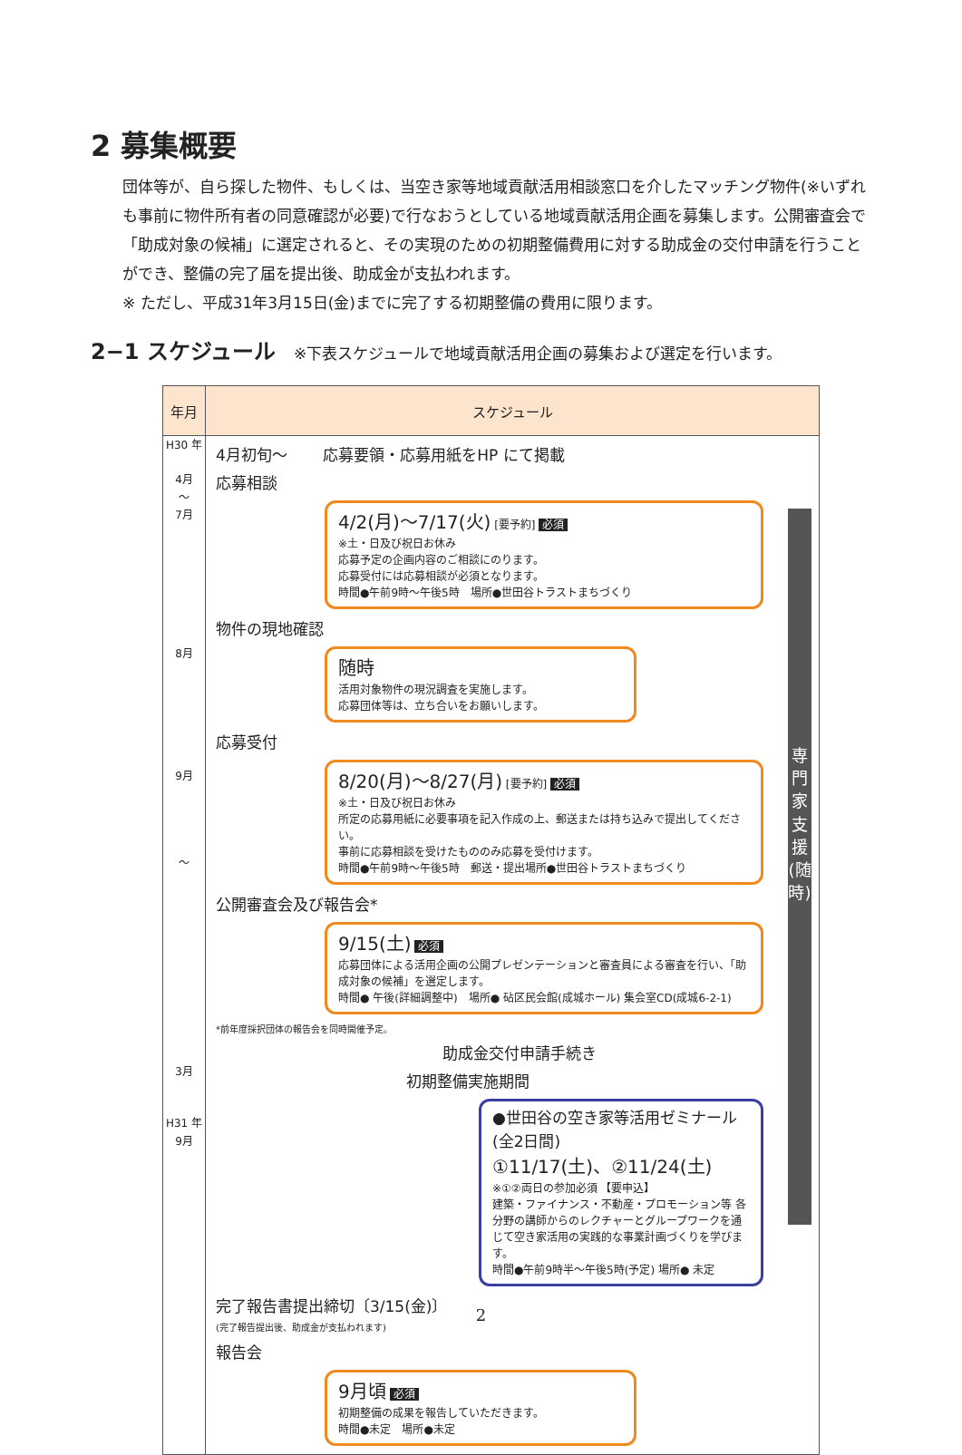2 募集概要
団体等が、自ら探した物件、もしくは、当空き家等地域貢献活用相談窓口を介したマッチング物件(※いずれも事前に物件所有者の同意確認が必要)で行なおうとしている地域貢献活用企画を募集します。公開審査会で「助成対象の候補」に選定されると、その実現のための初期整備費用に対する助成金の交付申請を行うことができ、整備の完了届を提出後、助成金が支払われます。
※ ただし、平成31年3月15日(金)までに完了する初期整備の費用に限ります。
2−1 スケジュール ※下表スケジュールで地域貢献活用企画の募集および選定を行います。
| 年月 | スケジュール |
| --- | --- |
| H30 年 4月 〜 7月 8月 9月 〜 3月 H31 年 9月 | 4月初旬〜 応募要領・応募用紙をHP にて掲載 応募相談 4/2(月)〜7/17(火) [要予約] 必須 ※土・日及び祝日お休み 応募予定の企画内容のご相談にのります。 応募受付には応募相談が必須となります。 時間●午前9時〜午後5時 場所●世田谷トラストまちづくり 物件の現地確認 随時 活用対象物件の現況調査を実施します。 応募団体等は、立ち合いをお願いします。 応募受付 8/20(月)〜8/27(月) [要予約] 必須 ※土・日及び祝日お休み 所定の応募用紙に必要事項を記入作成の上、郵送または持ち込みで提出してください。 事前に応募相談を受けたもののみ応募を受付けます。 時間●午前9時〜午後5時 郵送・提出場所●世田谷トラストまちづくり 公開審査会及び報告会* 9/15(土) 必須 応募団体による活用企画の公開プレゼンテーションと審査員による審査を行い、「助成対象の候補」を選定します。 時間● 午後(詳細調整中) 場所● 砧区民会館(成城ホール) 集会室CD(成城6-2-1) *前年度採択団体の報告会を同時開催予定。 助成金交付申請手続き 初期整備実施期間 ●世田谷の空き家等活用ゼミナール(全2日間) ①11/17(土)、②11/24(土) ※①②両日の参加必須 【要申込】 建築・ファイナンス・不動産・プロモーション等 各分野の講師からのレクチャーとグループワークを通じて空き家活用の実践的な事業計画づくりを学びます。 時間●午前9時半〜午後5時(予定) 場所● 未定 完了報告書提出締切〔3/15(金)〕 (完了報告提出後、助成金が支払われます) 報告会 9月頃 必須 初期整備の成果を報告していただきます。 時間●未定 場所●未定 専門家支援(随時) |
2